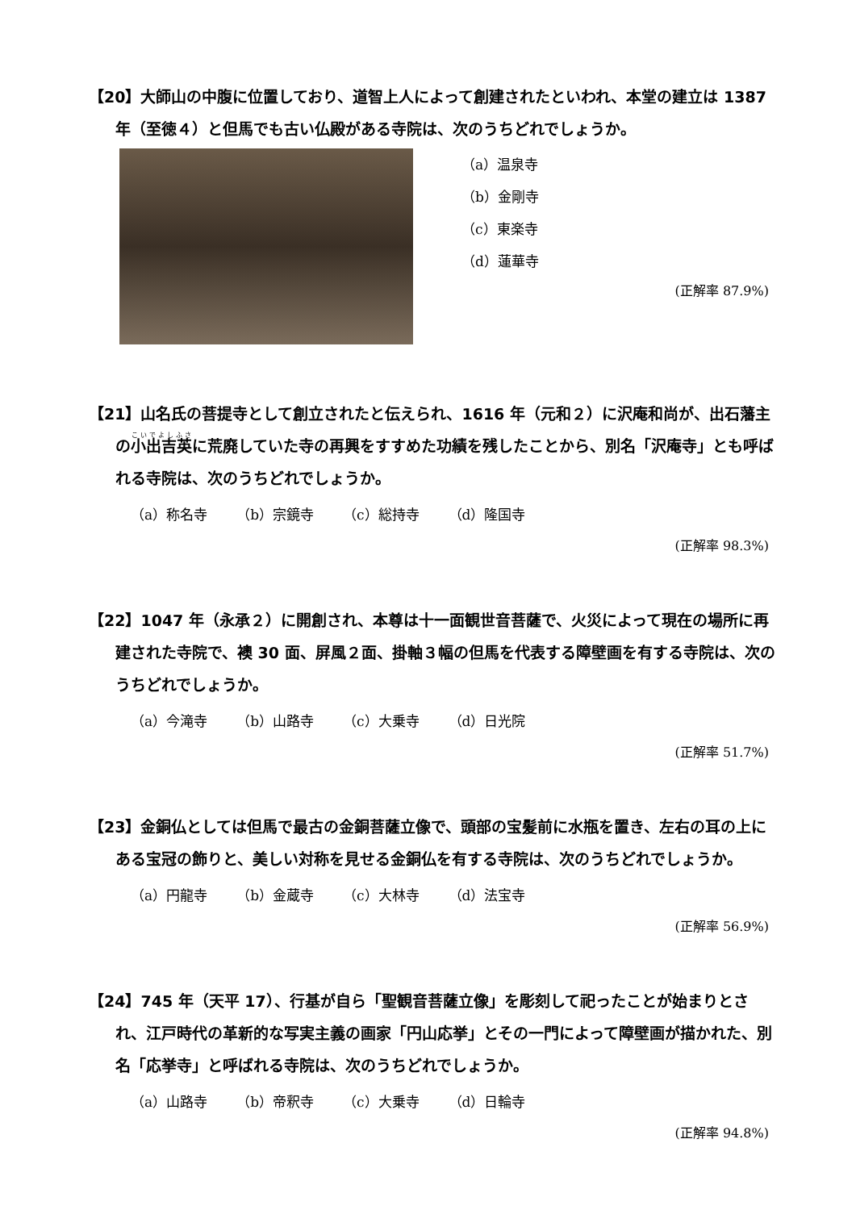【20】大師山の中腹に位置しており、道智上人によって創建されたといわれ、本堂の建立は 1387 年（至徳４）と但馬でも古い仏殿がある寺院は、次のうちどれでしょうか。
（a）温泉寺
（b）金剛寺
（c）東楽寺
（d）蓮華寺
(正解率 87.9%)
【21】山名氏の菩提寺として創立されたと伝えられ、1616 年（元和２）に沢庵和尚が、出石藩主の小出吉英に荒廃していた寺の再興をすすめた功績を残したことから、別名「沢庵寺」とも呼ばれる寺院は、次のうちどれでしょうか。
（a）称名寺 （b）宗鏡寺 （c）総持寺 （d）隆国寺
(正解率 98.3%)
【22】1047 年（永承２）に開創され、本尊は十一面観世音菩薩で、火災によって現在の場所に再建された寺院で、襖 30 面、屏風２面、掛軸３幅の但馬を代表する障壁画を有する寺院は、次のうちどれでしょうか。
（a）今滝寺 （b）山路寺 （c）大乗寺 （d）日光院
(正解率 51.7%)
【23】金銅仏としては但馬で最古の金銅菩薩立像で、頭部の宝髪前に水瓶を置き、左右の耳の上にある宝冠の飾りと、美しい対称を見せる金銅仏を有する寺院は、次のうちどれでしょうか。
（a）円龍寺 （b）金蔵寺 （c）大林寺 （d）法宝寺
(正解率 56.9%)
【24】745 年（天平 17）、行基が自ら「聖観音菩薩立像」を彫刻して祀ったことが始まりとされ、江戸時代の革新的な写実主義の画家「円山応挙」とその一門によって障壁画が描かれた、別名「応挙寺」と呼ばれる寺院は、次のうちどれでしょうか。
（a）山路寺 （b）帝釈寺 （c）大乗寺 （d）日輪寺
(正解率 94.8%)